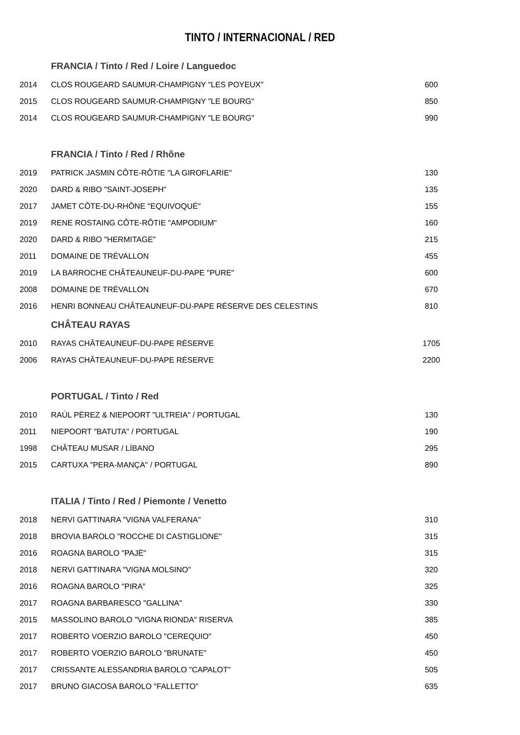TINTO / INTERNACIONAL / RED
| | FRANCIA / Tinto / Red / Loire / Languedoc | |
| 2014 | CLOS ROUGEARD SAUMUR-CHAMPIGNY "LES POYEUX" | 600 |
| 2015 | CLOS ROUGEARD SAUMUR-CHAMPIGNY "LE BOURG" | 850 |
| 2014 | CLOS ROUGEARD SAUMUR-CHAMPIGNY "LE BOURG" | 990 |
| | FRANCIA / Tinto / Red / Rhône | |
| 2019 | PATRICK JASMIN CÔTE-RÔTIE "LA GIROFLARIE" | 130 |
| 2020 | DARD & RIBO "SAINT-JOSEPH" | 135 |
| 2017 | JAMET CÔTE-DU-RHÔNE "EQUIVOQUÉ" | 155 |
| 2019 | RENE ROSTAING CÔTE-RÔTIE "AMPODIUM" | 160 |
| 2020 | DARD & RIBO "HERMITAGE" | 215 |
| 2011 | DOMAINE DE TRÉVALLON | 455 |
| 2019 | LA BARROCHE CHÂTEAUNEUF-DU-PAPE "PURE" | 600 |
| 2008 | DOMAINE DE TRÉVALLON | 670 |
| 2016 | HENRI BONNEAU CHÂTEAUNEUF-DU-PAPE RÉSERVE DES CELESTINS | 810 |
| | CHÂTEAU RAYAS | |
| 2010 | RAYAS CHÂTEAUNEUF-DU-PAPE RÉSERVE | 1705 |
| 2006 | RAYAS CHÂTEAUNEUF-DU-PAPE RÉSERVE | 2200 |
| | PORTUGAL / Tinto / Red | |
| 2010 | RAÚL PÉREZ & NIEPOORT "ULTREIA" / PORTUGAL | 130 |
| 2011 | NIEPOORT "BATUTA" / PORTUGAL | 190 |
| 1998 | CHÂTEAU MUSAR / LÍBANO | 295 |
| 2015 | CARTUXA "PERA-MANÇA" / PORTUGAL | 890 |
| | ITALIA / Tinto / Red / Piemonte / Venetto | |
| 2018 | NERVI GATTINARA "VIGNA VALFERANA" | 310 |
| 2018 | BROVIA BAROLO "ROCCHE DI CASTIGLIONE" | 315 |
| 2016 | ROAGNA BAROLO "PAJÈ" | 315 |
| 2018 | NERVI GATTINARA "VIGNA MOLSINO" | 320 |
| 2016 | ROAGNA BAROLO "PIRA" | 325 |
| 2017 | ROAGNA BARBARESCO "GALLINA" | 330 |
| 2015 | MASSOLINO BAROLO "VIGNA RIONDA" RISERVA | 385 |
| 2017 | ROBERTO VOERZIO BAROLO "CEREQUIO" | 450 |
| 2017 | ROBERTO VOERZIO BAROLO "BRUNATE" | 450 |
| 2017 | CRISSANTE ALESSANDRIA BAROLO "CAPALOT" | 505 |
| 2017 | BRUNO GIACOSA BAROLO "FALLETTO" | 635 |